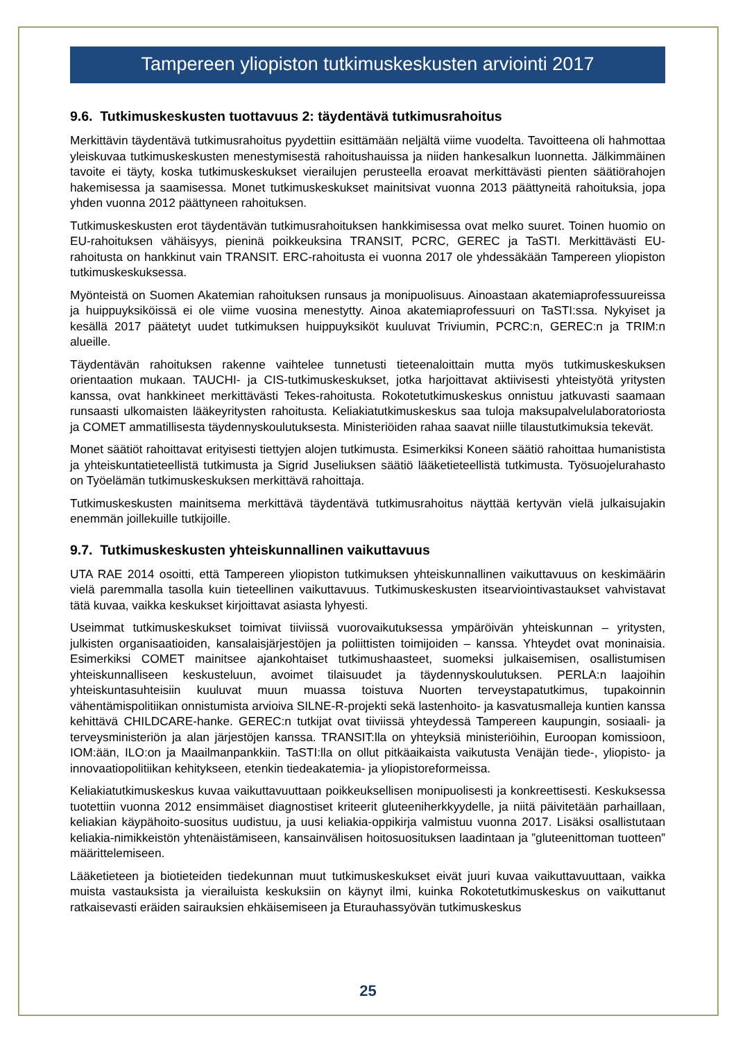Tampereen yliopiston tutkimuskeskusten arviointi 2017
9.6. Tutkimuskeskusten tuottavuus 2: täydentävä tutkimusrahoitus
Merkittävin täydentävä tutkimusrahoitus pyydettiin esittämään neljältä viime vuodelta. Tavoitteena oli hahmottaa yleiskuvaa tutkimuskeskusten menestymisestä rahoitushauissa ja niiden hankesalkun luonnetta. Jälkimmäinen tavoite ei täyty, koska tutkimuskeskukset vierailujen perusteella eroavat merkittävästi pienten säätiörahojen hakemisessa ja saamisessa. Monet tutkimuskeskukset mainitsivat vuonna 2013 päättyneitä rahoituksia, jopa yhden vuonna 2012 päättyneen rahoituksen.
Tutkimuskeskusten erot täydentävän tutkimusrahoituksen hankkimisessa ovat melko suuret. Toinen huomio on EU-rahoituksen vähäisyys, pieninä poikkeuksina TRANSIT, PCRC, GEREC ja TaSTI. Merkittävästi EU-rahoitusta on hankkinut vain TRANSIT. ERC-rahoitusta ei vuonna 2017 ole yhdessäkään Tampereen yliopiston tutkimuskeskuksessa.
Myönteistä on Suomen Akatemian rahoituksen runsaus ja monipuolisuus. Ainoastaan akatemiaprofessuureissa ja huippuyksiköissä ei ole viime vuosina menestytty. Ainoa akatemiaprofessuuri on TaSTI:ssa. Nykyiset ja kesällä 2017 päätetyt uudet tutkimuksen huippuyksiköt kuuluvat Triviumin, PCRC:n, GEREC:n ja TRIM:n alueille.
Täydentävän rahoituksen rakenne vaihtelee tunnetusti tieteenaloittain mutta myös tutkimuskeskuksen orientaation mukaan. TAUCHI- ja CIS-tutkimuskeskukset, jotka harjoittavat aktiivisesti yhteistyötä yritysten kanssa, ovat hankkineet merkittävästi Tekes-rahoitusta. Rokotetutkimuskeskus onnistuu jatkuvasti saamaan runsaasti ulkomaisten lääkeyritysten rahoitusta. Keliakiatutkimuskeskus saa tuloja maksupalvelulaboratoriosta ja COMET ammatillisesta täydennyskoulutuksesta. Ministeriöiden rahaa saavat niille tilaustutkimuksia tekevät.
Monet säätiöt rahoittavat erityisesti tiettyjen alojen tutkimusta. Esimerkiksi Koneen säätiö rahoittaa humanistista ja yhteiskuntatieteellistä tutkimusta ja Sigrid Juseliuksen säätiö lääketieteellistä tutkimusta. Työsuojelurahasto on Työelämän tutkimuskeskuksen merkittävä rahoittaja.
Tutkimuskeskusten mainitsema merkittävä täydentävä tutkimusrahoitus näyttää kertyvän vielä julkaisujakin enemmän joillekuille tutkijoille.
9.7. Tutkimuskeskusten yhteiskunnallinen vaikuttavuus
UTA RAE 2014 osoitti, että Tampereen yliopiston tutkimuksen yhteiskunnallinen vaikuttavuus on keskimäärin vielä paremmalla tasolla kuin tieteellinen vaikuttavuus. Tutkimuskeskusten itsearviointivastaukset vahvistavat tätä kuvaa, vaikka keskukset kirjoittavat asiasta lyhyesti.
Useimmat tutkimuskeskukset toimivat tiiviissä vuorovaikutuksessa ympäröivän yhteiskunnan – yritysten, julkisten organisaatioiden, kansalaisjärjestöjen ja poliittisten toimijoiden – kanssa. Yhteydet ovat moninaisia. Esimerkiksi COMET mainitsee ajankohtaiset tutkimushaasteet, suomeksi julkaisemisen, osallistumisen yhteiskunnalliseen keskusteluun, avoimet tilaisuudet ja täydennyskoulutuksen. PERLA:n laajoihin yhteiskuntasuhteisiin kuuluvat muun muassa toistuva Nuorten terveystapatutkimus, tupakoinnin vähentämispolitiikan onnistumista arvioiva SILNE-R-projekti sekä lastenhoito- ja kasvatusmalleja kuntien kanssa kehittävä CHILDCARE-hanke. GEREC:n tutkijat ovat tiiviissä yhteydessä Tampereen kaupungin, sosiaali- ja terveysministeriön ja alan järjestöjen kanssa. TRANSIT:lla on yhteyksiä ministeriöihin, Euroopan komissioon, IOM:ään, ILO:on ja Maailmanpankkiin. TaSTI:lla on ollut pitkäaikaista vaikutusta Venäjän tiede-, yliopisto- ja innovaatiopolitiikan kehitykseen, etenkin tiedeakatemia- ja yliopistoreformeissa.
Keliakiatutkimuskeskus kuvaa vaikuttavuuttaan poikkeuksellisen monipuolisesti ja konkreettisesti. Keskuksessa tuotettiin vuonna 2012 ensimmäiset diagnostiset kriteerit gluteeniherkkyydelle, ja niitä päivitetään parhaillaan, keliakian käypähoito-suositus uudistuu, ja uusi keliakia-oppikirja valmistuu vuonna 2017. Lisäksi osallistutaan keliakia-nimikkeistön yhtenäistämiseen, kansainvälisen hoitosuosituksen laadintaan ja ”gluteenittoman tuotteen” määrittelemiseen.
Lääketieteen ja biotieteiden tiedekunnan muut tutkimuskeskukset eivät juuri kuvaa vaikuttavuuttaan, vaikka muista vastauksista ja vierailuista keskuksiin on käynyt ilmi, kuinka Rokotetutkimuskeskus on vaikuttanut ratkaisevasti eräiden sairauksien ehkäisemiseen ja Eturauhassyövän tutkimuskeskus
25